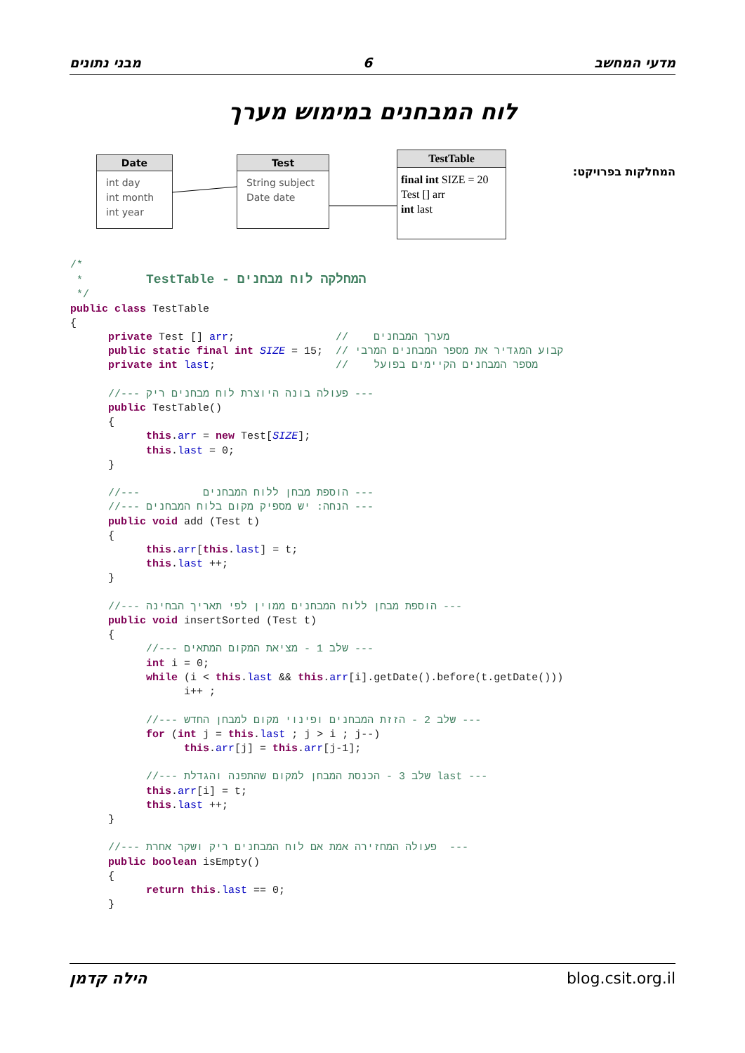מבני נתונים 6 מדעי המחשב
לוח המבחנים במימוש מערך
המחלקות בפרויקט:
Date
int day
int month
int year
Test
String subject
Date date
TestTable
final int SIZE = 20
Test [] arr
int last
/*
 *          TestTable - המחלקה לוח מבחנים
 */
public class TestTable
{
      private Test [] arr;                //    מערך המבחנים
      public static final int SIZE = 15;  // קבוע המגדיר את מספר המבחנים המרבי
      private int last;                   //    מספר המבחנים הקיימים בפועל

      //--- פעולה בונה היוצרת לוח מבחנים ריק ---
      public TestTable()
      {
            this.arr = new Test[SIZE];
            this.last = 0;
      }

      //---          הוספת מבחן ללוח המבחנים ---
      //--- הנחה: יש מספיק מקום בלוח המבחנים ---
      public void add (Test t)
      {
            this.arr[this.last] = t;
            this.last ++;
      }

      //--- הוספת מבחן ללוח המבחנים ממוין לפי תאריך הבחינה ---
      public void insertSorted (Test t)
      {
            //--- שלב 1 - מציאת המקום המתאים ---
            int i = 0;
            while (i < this.last && this.arr[i].getDate().before(t.getDate()))
                  i++ ;

            //--- שלב 2 - הזזת המבחנים ופינוי מקום למבחן החדש ---
            for (int j = this.last ; j > i ; j--)
                  this.arr[j] = this.arr[j-1];

            //--- שלב 3 - הכנסת המבחן למקום שהתפנה והגדלת last ---
            this.arr[i] = t;
            this.last ++;
      }

      //--- פעולה המחזירה אמת אם לוח המבחנים ריק ושקר אחרת  ---
      public boolean isEmpty()
      {
            return this.last == 0;
      }
הילה קדמן blog.csit.org.il